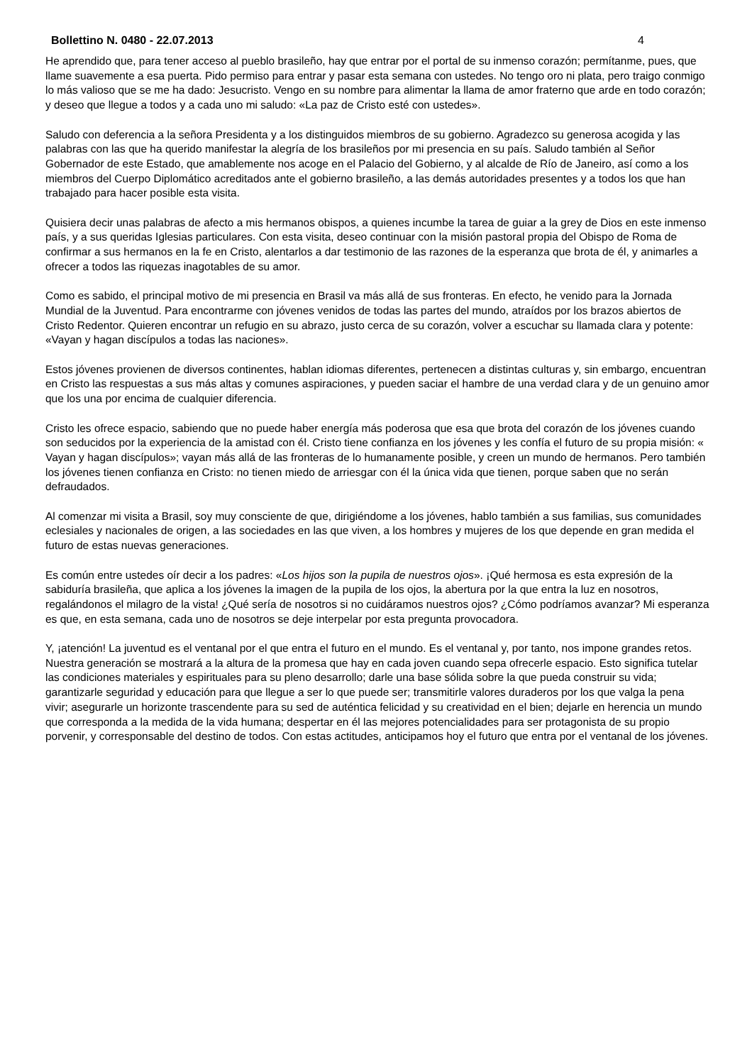Bollettino N. 0480 - 22.07.2013 4
He aprendido que, para tener acceso al pueblo brasileño, hay que entrar por el portal de su inmenso corazón; permítanme, pues, que llame suavemente a esa puerta. Pido permiso para entrar y pasar esta semana con ustedes. No tengo oro ni plata, pero traigo conmigo lo más valioso que se me ha dado: Jesucristo. Vengo en su nombre para alimentar la llama de amor fraterno que arde en todo corazón; y deseo que llegue a todos y a cada uno mi saludo: «La paz de Cristo esté con ustedes».
Saludo con deferencia a la señora Presidenta y a los distinguidos miembros de su gobierno. Agradezco su generosa acogida y las palabras con las que ha querido manifestar la alegría de los brasileños por mi presencia en su país. Saludo también al Señor Gobernador de este Estado, que amablemente nos acoge en el Palacio del Gobierno, y al alcalde de Río de Janeiro, así como a los miembros del Cuerpo Diplomático acreditados ante el gobierno brasileño, a las demás autoridades presentes y a todos los que han trabajado para hacer posible esta visita.
Quisiera decir unas palabras de afecto a mis hermanos obispos, a quienes incumbe la tarea de guiar a la grey de Dios en este inmenso país, y a sus queridas Iglesias particulares. Con esta visita, deseo continuar con la misión pastoral propia del Obispo de Roma de confirmar a sus hermanos en la fe en Cristo, alentarlos a dar testimonio de las razones de la esperanza que brota de él, y animarles a ofrecer a todos las riquezas inagotables de su amor.
Como es sabido, el principal motivo de mi presencia en Brasil va más allá de sus fronteras. En efecto, he venido para la Jornada Mundial de la Juventud. Para encontrarme con jóvenes venidos de todas las partes del mundo, atraídos por los brazos abiertos de Cristo Redentor. Quieren encontrar un refugio en su abrazo, justo cerca de su corazón, volver a escuchar su llamada clara y potente: «Vayan y hagan discípulos a todas las naciones».
Estos jóvenes provienen de diversos continentes, hablan idiomas diferentes, pertenecen a distintas culturas y, sin embargo, encuentran en Cristo las respuestas a sus más altas y comunes aspiraciones, y pueden saciar el hambre de una verdad clara y de un genuino amor que los una por encima de cualquier diferencia.
Cristo les ofrece espacio, sabiendo que no puede haber energía más poderosa que esa que brota del corazón de los jóvenes cuando son seducidos por la experiencia de la amistad con él. Cristo tiene confianza en los jóvenes y les confía el futuro de su propia misión: « Vayan y hagan discípulos»; vayan más allá de las fronteras de lo humanamente posible, y creen un mundo de hermanos. Pero también los jóvenes tienen confianza en Cristo: no tienen miedo de arriesgar con él la única vida que tienen, porque saben que no serán defraudados.
Al comenzar mi visita a Brasil, soy muy consciente de que, dirigiéndome a los jóvenes, hablo también a sus familias, sus comunidades eclesiales y nacionales de origen, a las sociedades en las que viven, a los hombres y mujeres de los que depende en gran medida el futuro de estas nuevas generaciones.
Es común entre ustedes oír decir a los padres: «Los hijos son la pupila de nuestros ojos». ¡Qué hermosa es esta expresión de la sabiduría brasileña, que aplica a los jóvenes la imagen de la pupila de los ojos, la abertura por la que entra la luz en nosotros, regalándonos el milagro de la vista! ¿Qué sería de nosotros si no cuidáramos nuestros ojos? ¿Cómo podríamos avanzar? Mi esperanza es que, en esta semana, cada uno de nosotros se deje interpelar por esta pregunta provocadora.
Y, ¡atención! La juventud es el ventanal por el que entra el futuro en el mundo. Es el ventanal y, por tanto, nos impone grandes retos. Nuestra generación se mostrará a la altura de la promesa que hay en cada joven cuando sepa ofrecerle espacio. Esto significa tutelar las condiciones materiales y espirituales para su pleno desarrollo; darle una base sólida sobre la que pueda construir su vida; garantizarle seguridad y educación para que llegue a ser lo que puede ser; transmitirle valores duraderos por los que valga la pena vivir; asegurarle un horizonte trascendente para su sed de auténtica felicidad y su creatividad en el bien; dejarle en herencia un mundo que corresponda a la medida de la vida humana; despertar en él las mejores potencialidades para ser protagonista de su propio porvenir, y corresponsable del destino de todos. Con estas actitudes, anticipamos hoy el futuro que entra por el ventanal de los jóvenes.